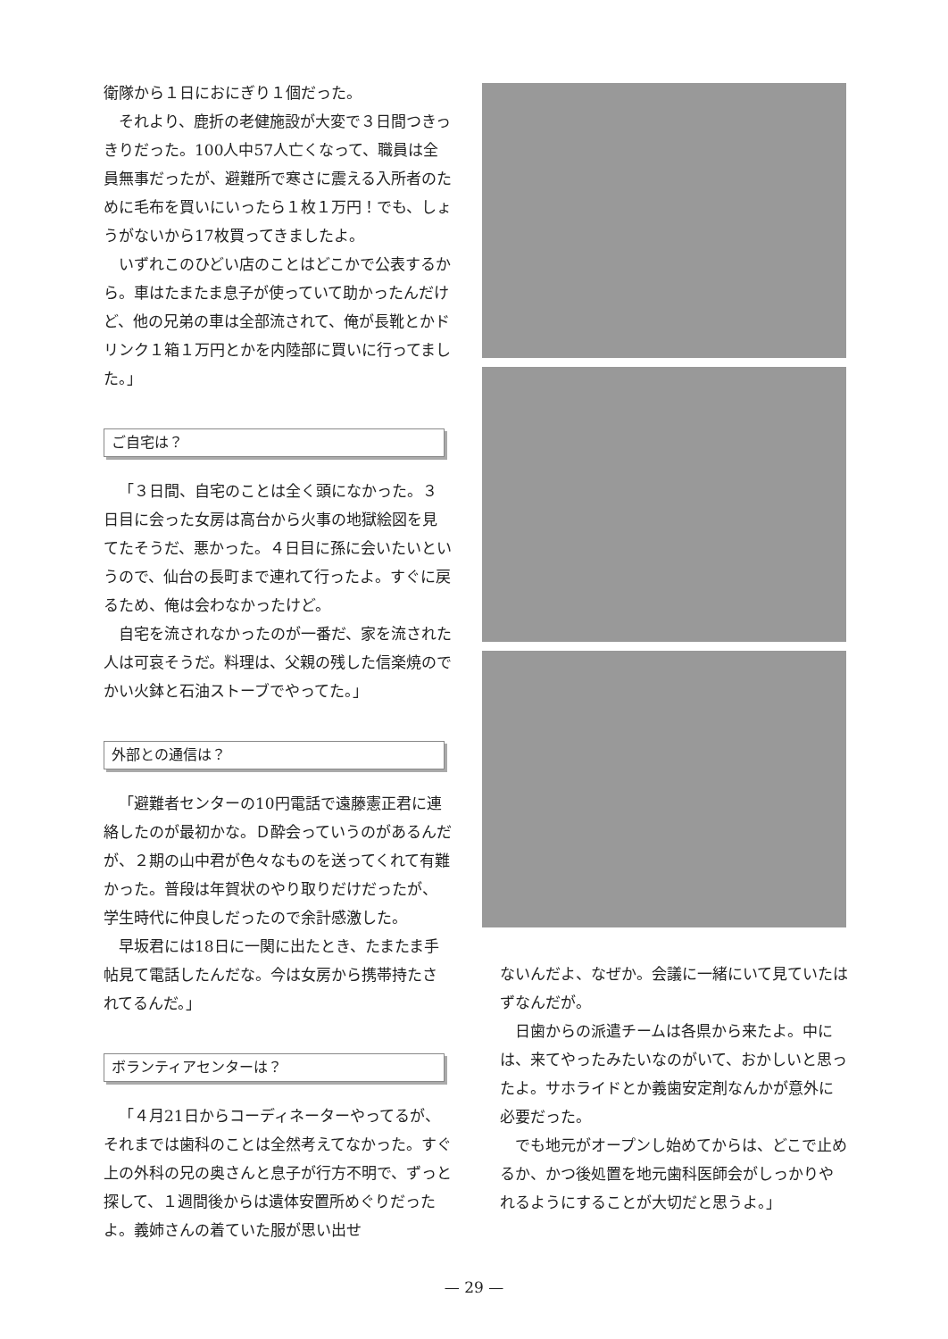衛隊から１日におにぎり１個だった。
それより、鹿折の老健施設が大変で３日間つきっきりだった。100人中57人亡くなって、職員は全員無事だったが、避難所で寒さに震える入所者のために毛布を買いにいったら１枚１万円！でも、しょうがないから17枚買ってきましたよ。
いずれこのひどい店のことはどこかで公表するから。車はたまたま息子が使っていて助かったんだけど、他の兄弟の車は全部流されて、俺が長靴とかドリンク１箱１万円とかを内陸部に買いに行ってました。」
ご自宅は？
「３日間、自宅のことは全く頭になかった。３日目に会った女房は高台から火事の地獄絵図を見てたそうだ、悪かった。４日目に孫に会いたいというので、仙台の長町まで連れて行ったよ。すぐに戻るため、俺は会わなかったけど。
自宅を流されなかったのが一番だ、家を流された人は可哀そうだ。料理は、父親の残した信楽焼のでかい火鉢と石油ストーブでやってた。」
外部との通信は？
「避難者センターの10円電話で遠藤憲正君に連絡したのが最初かな。Ｄ酔会っていうのがあるんだが、２期の山中君が色々なものを送ってくれて有難かった。普段は年賀状のやり取りだけだったが、学生時代に仲良しだったので余計感激した。
早坂君には18日に一関に出たとき、たまたま手帖見て電話したんだな。今は女房から携帯持たされてるんだ。」
ボランティアセンターは？
「４月21日からコーディネーターやってるが、それまでは歯科のことは全然考えてなかった。すぐ上の外科の兄の奥さんと息子が行方不明で、ずっと探して、１週間後からは遺体安置所めぐりだったよ。義姉さんの着ていた服が思い出せ
ないんだよ、なぜか。会議に一緒にいて見ていたはずなんだが。
日歯からの派遣チームは各県から来たよ。中には、来てやったみたいなのがいて、おかしいと思ったよ。サホライドとか義歯安定剤なんかが意外に必要だった。
でも地元がオープンし始めてからは、どこで止めるか、かつ後処置を地元歯科医師会がしっかりやれるようにすることが大切だと思うよ。」
— 29 —